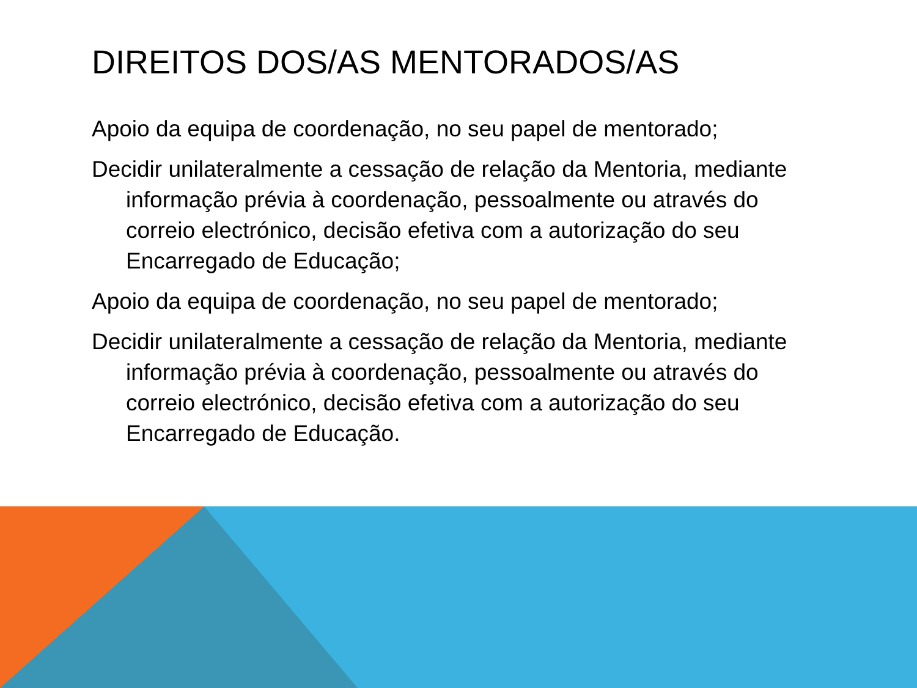DIREITOS DOS/AS MENTORADOS/AS
Apoio da equipa de coordenação, no seu papel de mentorado;
Decidir unilateralmente a cessação de relação da Mentoria, mediante informação prévia à coordenação, pessoalmente ou através do correio electrónico, decisão efetiva com a autorização do seu Encarregado de Educação;
Apoio da equipa de coordenação, no seu papel de mentorado;
Decidir unilateralmente a cessação de relação da Mentoria, mediante informação prévia à coordenação, pessoalmente ou através do correio electrónico, decisão efetiva com a autorização do seu Encarregado de Educação.